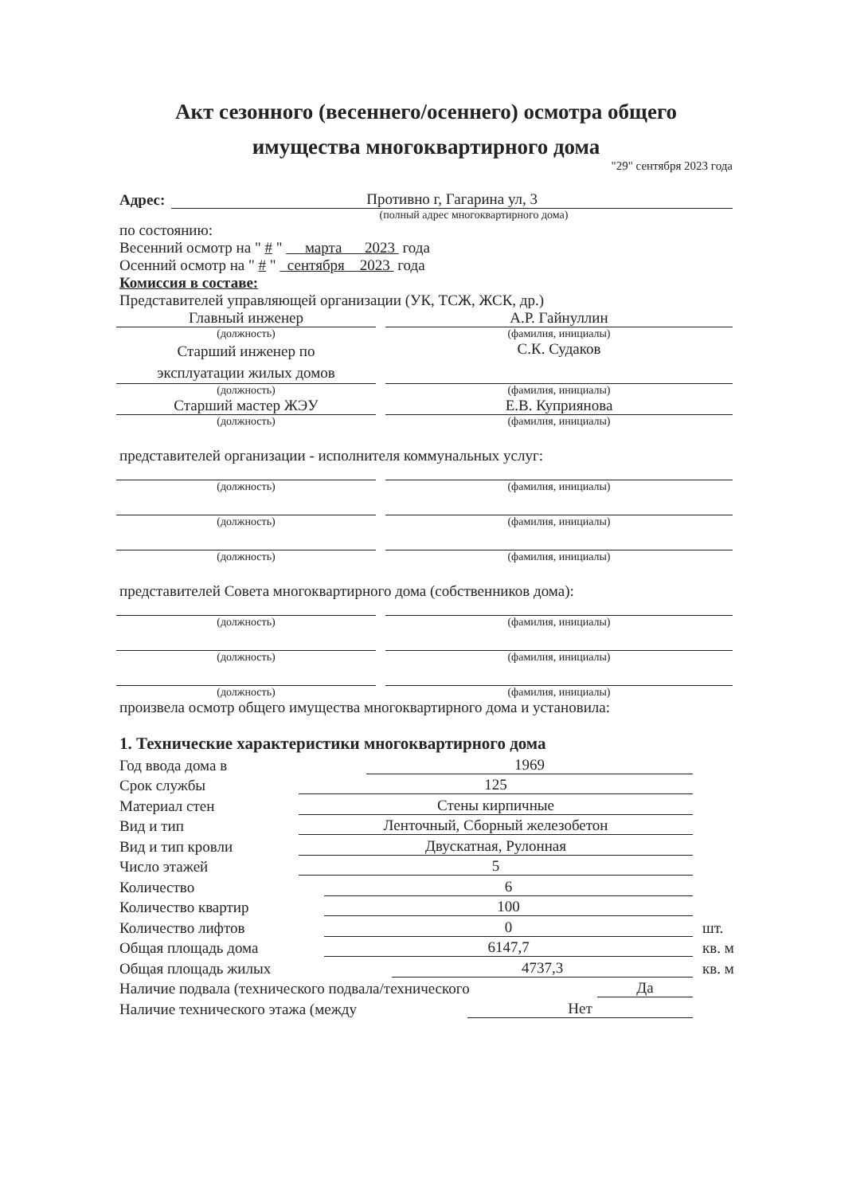Акт сезонного (весеннего/осеннего) осмотра общего имущества многоквартирного дома
"29" сентября 2023 года
Адрес:
Противно г, Гагарина ул, 3
(полный адрес многоквартирного дома)
по состоянию:
Весенний осмотр на " # " марта 2023 года
Осенний осмотр на " # " сентября 2023 года
Комиссия в составе:
Представителей управляющей организации (УК, ТСЖ, ЖСК, др.)
Главный инженер
(должность)
А.Р. Гайнуллин
(фамилия, инициалы)
Старший инженер по
эксплуатации жилых домов
(должность)
С.К. Судаков
(фамилия, инициалы)
Старший мастер ЖЭУ
(должность)
Е.В. Куприянова
(фамилия, инициалы)
представителей организации - исполнителя коммунальных услуг:
(должность) (фамилия, инициалы)
(должность) (фамилия, инициалы)
(должность) (фамилия, инициалы)
представителей Совета многоквартирного дома (собственников дома):
(должность) (фамилия, инициалы)
(должность) (фамилия, инициалы)
(должность) (фамилия, инициалы)
произвела осмотр общего имущества многоквартирного дома и установила:
1. Технические характеристики многоквартирного дома
Год ввода дома в
1969
Срок службы
125
Материал стен
Стены кирпичные
Вид и тип
Ленточный, Сборный железобетон
Вид и тип кровли
Двускатная, Рулонная
Число этажей
5
Количество
6
Количество квартир
100
Количество лифтов
0
шт.
Общая площадь дома
6147,7
кв. м
Общая площадь жилых
4737,3
кв. м
Наличие подвала (технического подвала/технического
Да
Наличие технического этажа (между
Нет